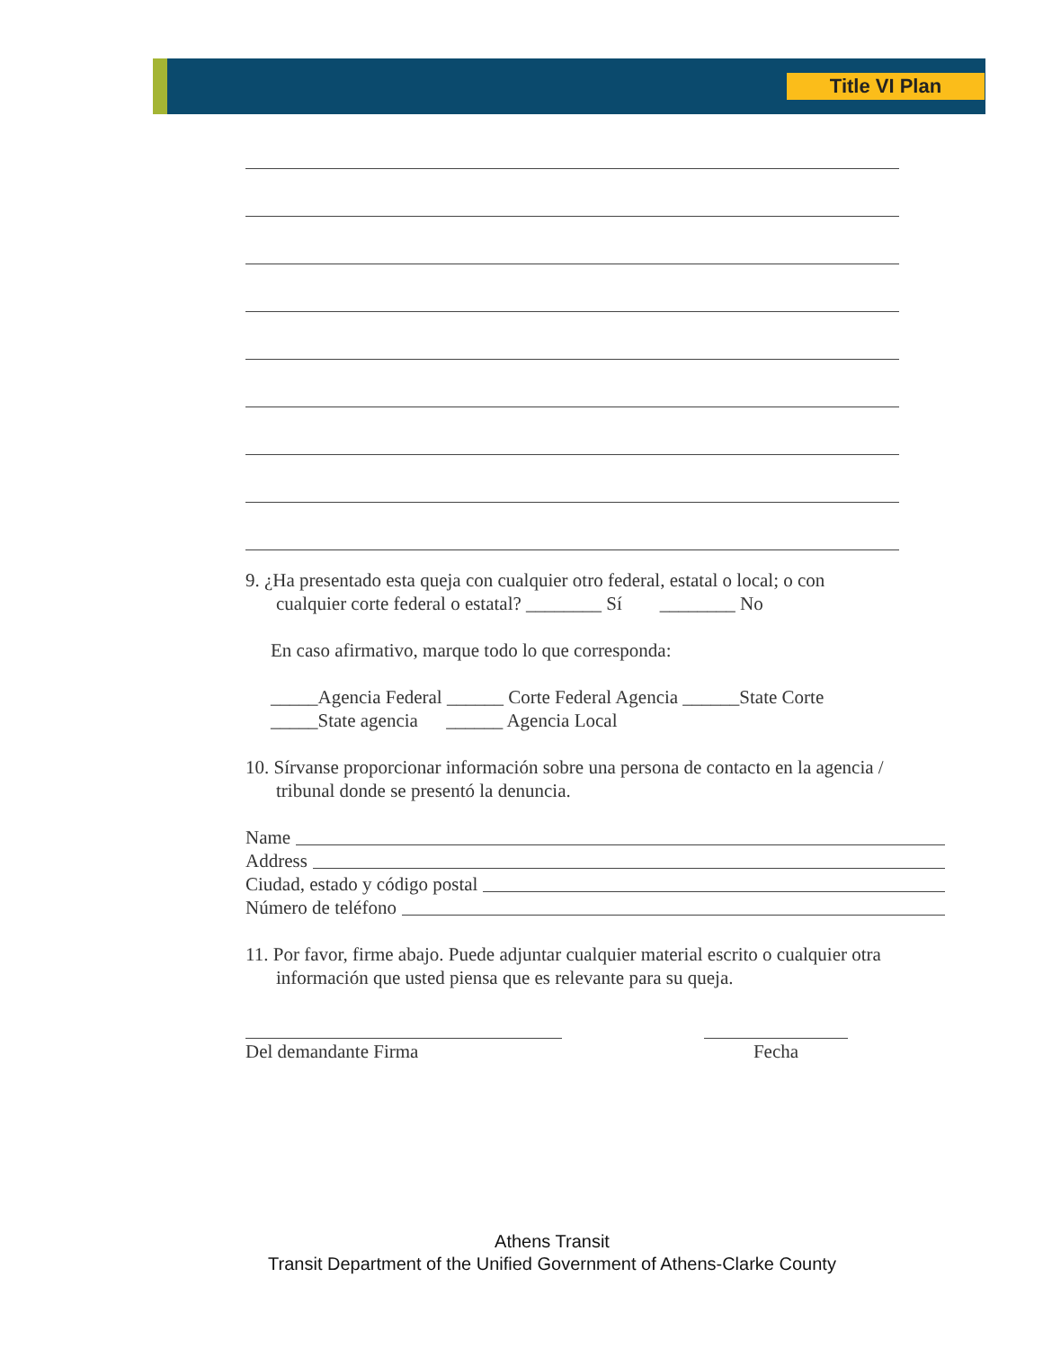Title VI Plan
9. ¿Ha presentado esta queja con cualquier otro federal, estatal o local; o con
cualquier corte federal o estatal? ________ Sí ________ No
En caso afirmativo, marque todo lo que corresponda:
_____Agencia Federal ______ Corte Federal Agencia ______State Corte
_____State agencia ______ Agencia Local
10. Sírvanse proporcionar información sobre una persona de contacto en la agencia /
tribunal donde se presentó la denuncia.
Name
Address
Ciudad, estado y código postal
Número de teléfono
11. Por favor, firme abajo. Puede adjuntar cualquier material escrito o cualquier otra
información que usted piensa que es relevante para su queja.
Del demandante Firma Fecha
Athens Transit
Transit Department of the Unified Government of Athens-Clarke County